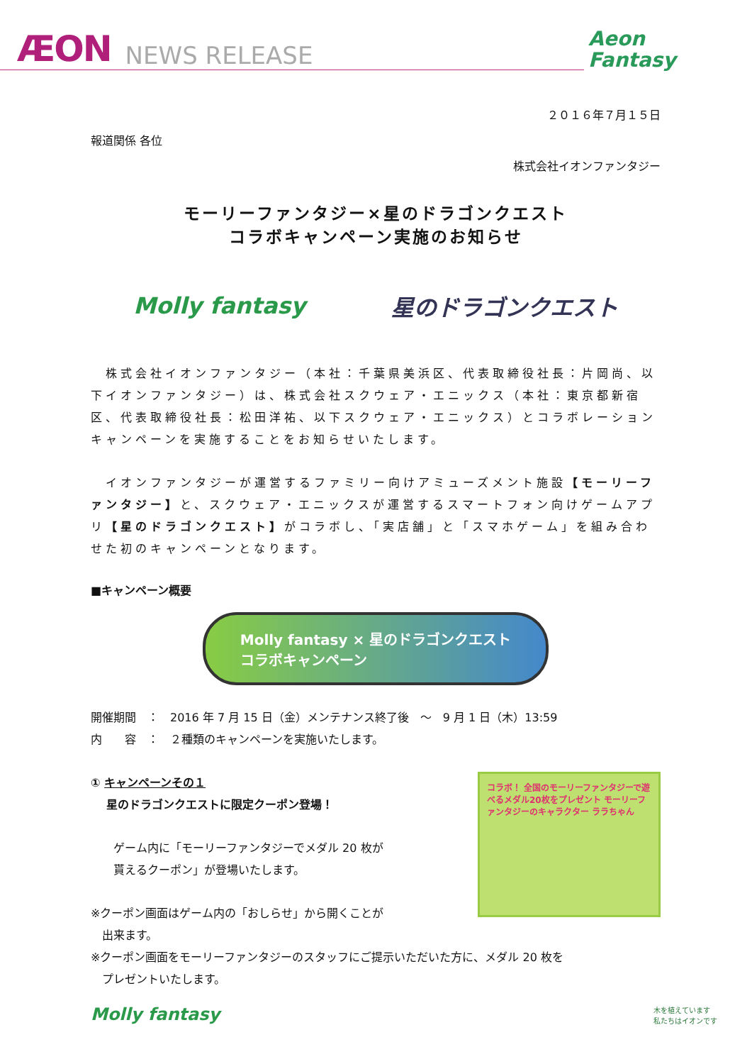ÆON NEWS RELEASE
Aeon
Fantasy
２０１６年７月１５日
報道関係 各位
株式会社イオンファンタジー
モーリーファンタジー×星のドラゴンクエスト
コラボキャンペーン実施のお知らせ
Molly fantasy 星のドラゴンクエスト
　株式会社イオンファンタジー（本社：千葉県美浜区、代表取締役社長：片岡尚、以下イオンファンタジー）は、株式会社スクウェア・エニックス（本社：東京都新宿区、代表取締役社長：松田洋祐、以下スクウェア・エニックス）とコラボレーションキャンペーンを実施することをお知らせいたします。
　イオンファンタジーが運営するファミリー向けアミューズメント施設【モーリーファンタジー】と、スクウェア・エニックスが運営するスマートフォン向けゲームアプリ【星のドラゴンクエスト】がコラボし、「実店舗」と「スマホゲーム」を組み合わせた初のキャンペーンとなります。
■キャンペーン概要
Molly fantasy × 星のドラゴンクエスト
コラボキャンペーン
開催期間　：　2016 年 7 月 15 日（金）メンテナンス終了後　～　9 月 1 日（木）13:59
内　　容　：　２種類のキャンペーンを実施いたします。
コラボ！ 全国のモーリーファンタジーで遊べるメダル20枚をプレゼント モーリーファンタジーのキャラクター ララちゃん
① キャンペーンその１
　 星のドラゴンクエストに限定クーポン登場！
ゲーム内に「モーリーファンタジーでメダル 20 枚が
貰えるクーポン」が登場いたします。
※クーポン画面はゲーム内の「おしらせ」から開くことが
　出来ます。
※クーポン画面をモーリーファンタジーのスタッフにご提示いただいた方に、メダル 20 枚を
　プレゼントいたします。
Molly fantasy 木を植えています
私たちはイオンです